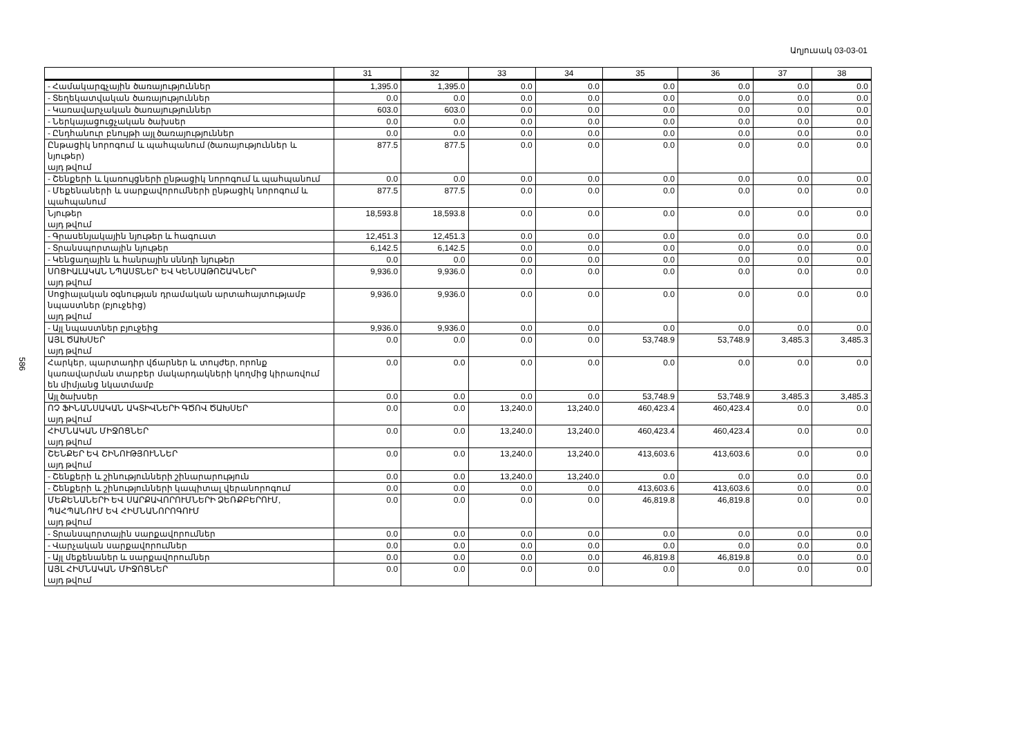Աղյուսակ 03-03-01
586
| | 31 | 32 | 33 | 34 | 35 | 36 | 37 | 38 |
| --- | --- | --- | --- | --- | --- | --- | --- | --- |
| - Համակարգչային ծառայություններ | 1,395.0 | 1,395.0 | 0.0 | 0.0 | 0.0 | 0.0 | 0.0 | 0.0 |
| - Տեղեկատվական ծառայություններ | 0.0 | 0.0 | 0.0 | 0.0 | 0.0 | 0.0 | 0.0 | 0.0 |
| - Կառավարչական ծառայություններ | 603.0 | 603.0 | 0.0 | 0.0 | 0.0 | 0.0 | 0.0 | 0.0 |
| - Ներկայացուցչական ծախսեր | 0.0 | 0.0 | 0.0 | 0.0 | 0.0 | 0.0 | 0.0 | 0.0 |
| - Ընդհանուր բնույթի այլ ծառայություններ | 0.0 | 0.0 | 0.0 | 0.0 | 0.0 | 0.0 | 0.0 | 0.0 |
| Ընթացիկ նորոգում և պահպանում (ծառայություններ և նյութեր) այդ թվում | 877.5 | 877.5 | 0.0 | 0.0 | 0.0 | 0.0 | 0.0 | 0.0 |
| - Շենքերի և կառույցների ընթացիկ նորոգում և պահպանում | 0.0 | 0.0 | 0.0 | 0.0 | 0.0 | 0.0 | 0.0 | 0.0 |
| - Մեքենաների և սարքավորումների ընթացիկ նորոգում և պահպանում | 877.5 | 877.5 | 0.0 | 0.0 | 0.0 | 0.0 | 0.0 | 0.0 |
| Նյութեր այդ թվում | 18,593.8 | 18,593.8 | 0.0 | 0.0 | 0.0 | 0.0 | 0.0 | 0.0 |
| - Գրասենյակային նյութեր և հագուստ | 12,451.3 | 12,451.3 | 0.0 | 0.0 | 0.0 | 0.0 | 0.0 | 0.0 |
| - Տրանսպորտային նյութեր | 6,142.5 | 6,142.5 | 0.0 | 0.0 | 0.0 | 0.0 | 0.0 | 0.0 |
| - Կենցաղային և հանրային սննդի նյութեր | 0.0 | 0.0 | 0.0 | 0.0 | 0.0 | 0.0 | 0.0 | 0.0 |
| ՍՈՑԻԱԼԱԿԱՆ ՆՊԱՍՏՆԵՐ ԵՎ ԿԵՆՍԱԹՈՇԱԿՆԵՐ այդ թվում | 9,936.0 | 9,936.0 | 0.0 | 0.0 | 0.0 | 0.0 | 0.0 | 0.0 |
| Սոցիալական օգնության դրամական արտահայտությամբ նպաստներ (բյուջեից) այդ թվում | 9,936.0 | 9,936.0 | 0.0 | 0.0 | 0.0 | 0.0 | 0.0 | 0.0 |
| - Այլ նպաստներ բյուջեից | 9,936.0 | 9,936.0 | 0.0 | 0.0 | 0.0 | 0.0 | 0.0 | 0.0 |
| ԱՅԼ ԾԱԽՍԵՐ այդ թվում | 0.0 | 0.0 | 0.0 | 0.0 | 53,748.9 | 53,748.9 | 3,485.3 | 3,485.3 |
| Հարկեր, պարտադիր վճարներ և տույժեր, որոնք կառավարման տարբեր մակարդակների կողմից կիրառվում են միմյանց նկատմամբ | 0.0 | 0.0 | 0.0 | 0.0 | 0.0 | 0.0 | 0.0 | 0.0 |
| Այլ ծախսեր | 0.0 | 0.0 | 0.0 | 0.0 | 53,748.9 | 53,748.9 | 3,485.3 | 3,485.3 |
| ՈՉ ՖԻՆԱՆՍԱԿԱՆ ԱԿՏԻՎՆԵՐԻ ԳԾՈՎ ԾԱԽՍԵՐ այդ թվում | 0.0 | 0.0 | 13,240.0 | 13,240.0 | 460,423.4 | 460,423.4 | 0.0 | 0.0 |
| ՀԻՄՆԱԿԱՆ ՄԻՋՈՑՆԵՐ այդ թվում | 0.0 | 0.0 | 13,240.0 | 13,240.0 | 460,423.4 | 460,423.4 | 0.0 | 0.0 |
| ՇԵՆՔԵՐ ԵՎ ՇԻՆՈՒԹՅՈՒՆՆԵՐ այդ թվում | 0.0 | 0.0 | 13,240.0 | 13,240.0 | 413,603.6 | 413,603.6 | 0.0 | 0.0 |
| - Շենքերի և շինությունների շինարարություն | 0.0 | 0.0 | 13,240.0 | 13,240.0 | 0.0 | 0.0 | 0.0 | 0.0 |
| - Շենքերի և շինությունների կապիտալ վերանորոգում | 0.0 | 0.0 | 0.0 | 0.0 | 413,603.6 | 413,603.6 | 0.0 | 0.0 |
| ՄԵՔԵՆԱՆԵՐԻ ԵՎ ՍԱՐՔԱՎՈՐՈՒՄՆԵՐԻ ՁԵՌՔԲԵՐՈՒՄ, ՊԱՀՊԱՆՈՒՄ ԵՎ ՀԻՄՆԱՆՈՐՈԳՈՒՄ այդ թվում | 0.0 | 0.0 | 0.0 | 0.0 | 46,819.8 | 46,819.8 | 0.0 | 0.0 |
| - Տրանսպորտային սարքավորումներ | 0.0 | 0.0 | 0.0 | 0.0 | 0.0 | 0.0 | 0.0 | 0.0 |
| - Վարչական սարքավորումներ | 0.0 | 0.0 | 0.0 | 0.0 | 0.0 | 0.0 | 0.0 | 0.0 |
| - Այլ մեքենաներ և սարքավորումներ | 0.0 | 0.0 | 0.0 | 0.0 | 46,819.8 | 46,819.8 | 0.0 | 0.0 |
| ԱՅԼ ՀԻՄՆԱԿԱՆ ՄԻՋՈՑՆԵՐ այդ թվում | 0.0 | 0.0 | 0.0 | 0.0 | 0.0 | 0.0 | 0.0 | 0.0 |